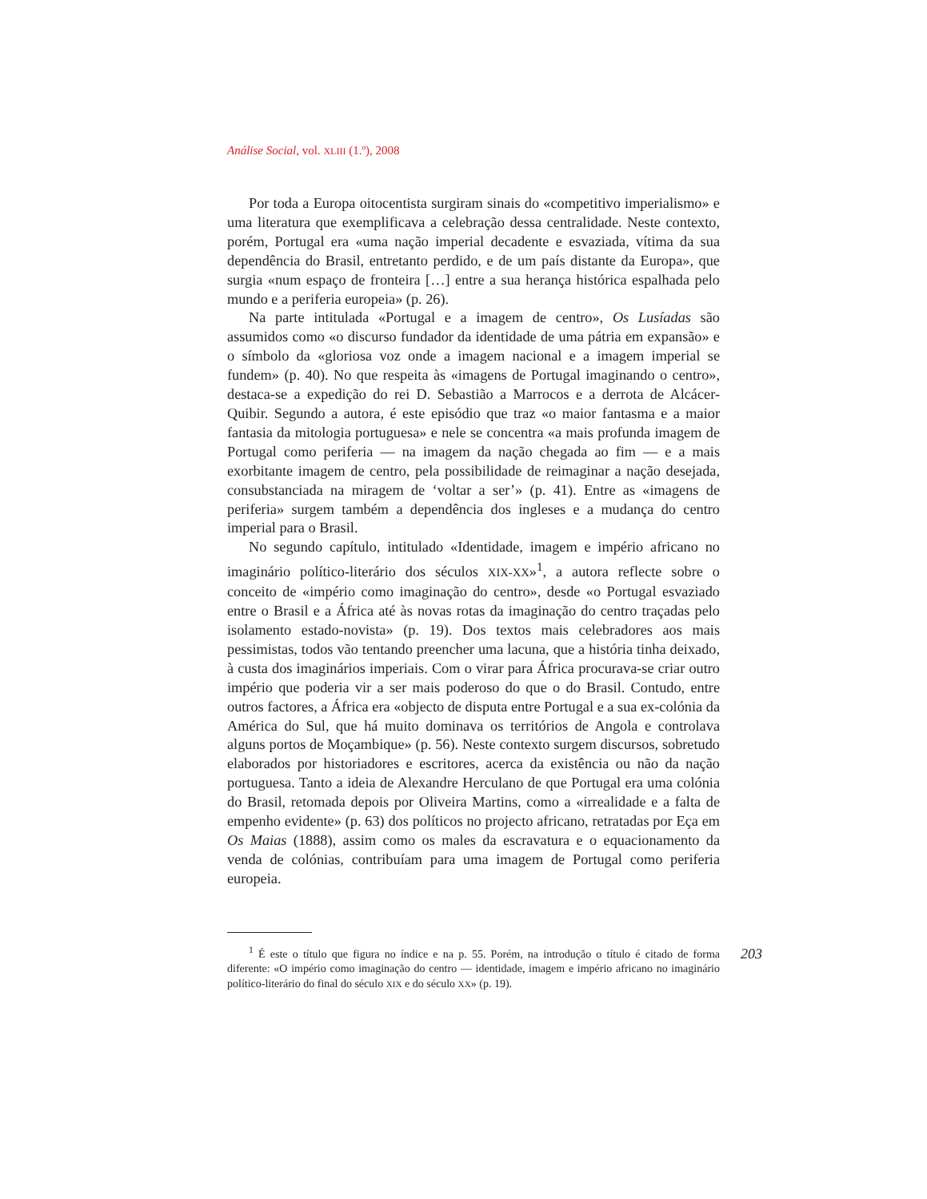Análise Social, vol. XLIII (1.º), 2008
Por toda a Europa oitocentista surgiram sinais do «competitivo imperialismo» e uma literatura que exemplificava a celebração dessa centralidade. Neste contexto, porém, Portugal era «uma nação imperial decadente e esvaziada, vítima da sua dependência do Brasil, entretanto perdido, e de um país distante da Europa», que surgia «num espaço de fronteira […] entre a sua herança histórica espalhada pelo mundo e a periferia europeia» (p. 26).
Na parte intitulada «Portugal e a imagem de centro», Os Lusíadas são assumidos como «o discurso fundador da identidade de uma pátria em expansão» e o símbolo da «gloriosa voz onde a imagem nacional e a imagem imperial se fundem» (p. 40). No que respeita às «imagens de Portugal imaginando o centro», destaca-se a expedição do rei D. Sebastião a Marrocos e a derrota de Alcácer-Quibir. Segundo a autora, é este episódio que traz «o maior fantasma e a maior fantasia da mitologia portuguesa» e nele se concentra «a mais profunda imagem de Portugal como periferia — na imagem da nação chegada ao fim — e a mais exorbitante imagem de centro, pela possibilidade de reimaginar a nação desejada, consubstanciada na miragem de ‘voltar a ser’» (p. 41). Entre as «imagens de periferia» surgem também a dependência dos ingleses e a mudança do centro imperial para o Brasil.
No segundo capítulo, intitulado «Identidade, imagem e império africano no imaginário político-literário dos séculos XIX-XX»<sup>1</sup>, a autora reflecte sobre o conceito de «império como imaginação do centro», desde «o Portugal esvaziado entre o Brasil e a África até às novas rotas da imaginação do centro traçadas pelo isolamento estado-novista» (p. 19). Dos textos mais celebradores aos mais pessimistas, todos vão tentando preencher uma lacuna, que a história tinha deixado, à custa dos imaginários imperiais. Com o virar para África procurava-se criar outro império que poderia vir a ser mais poderoso do que o do Brasil. Contudo, entre outros factores, a África era «objecto de disputa entre Portugal e a sua ex-colónia da América do Sul, que há muito dominava os territórios de Angola e controlava alguns portos de Moçambique» (p. 56). Neste contexto surgem discursos, sobretudo elaborados por historiadores e escritores, acerca da existência ou não da nação portuguesa. Tanto a ideia de Alexandre Herculano de que Portugal era uma colónia do Brasil, retomada depois por Oliveira Martins, como a «irrealidade e a falta de empenho evidente» (p. 63) dos políticos no projecto africano, retratadas por Eça em Os Maias (1888), assim como os males da escravatura e o equacionamento da venda de colónias, contribuíam para uma imagem de Portugal como periferia europeia.
<sup>1</sup> É este o título que figura no índice e na p. 55. Porém, na introdução o título é citado de forma diferente: «O império como imaginação do centro — identidade, imagem e império africano no imaginário político-literário do final do século XIX e do século XX» (p. 19).
203